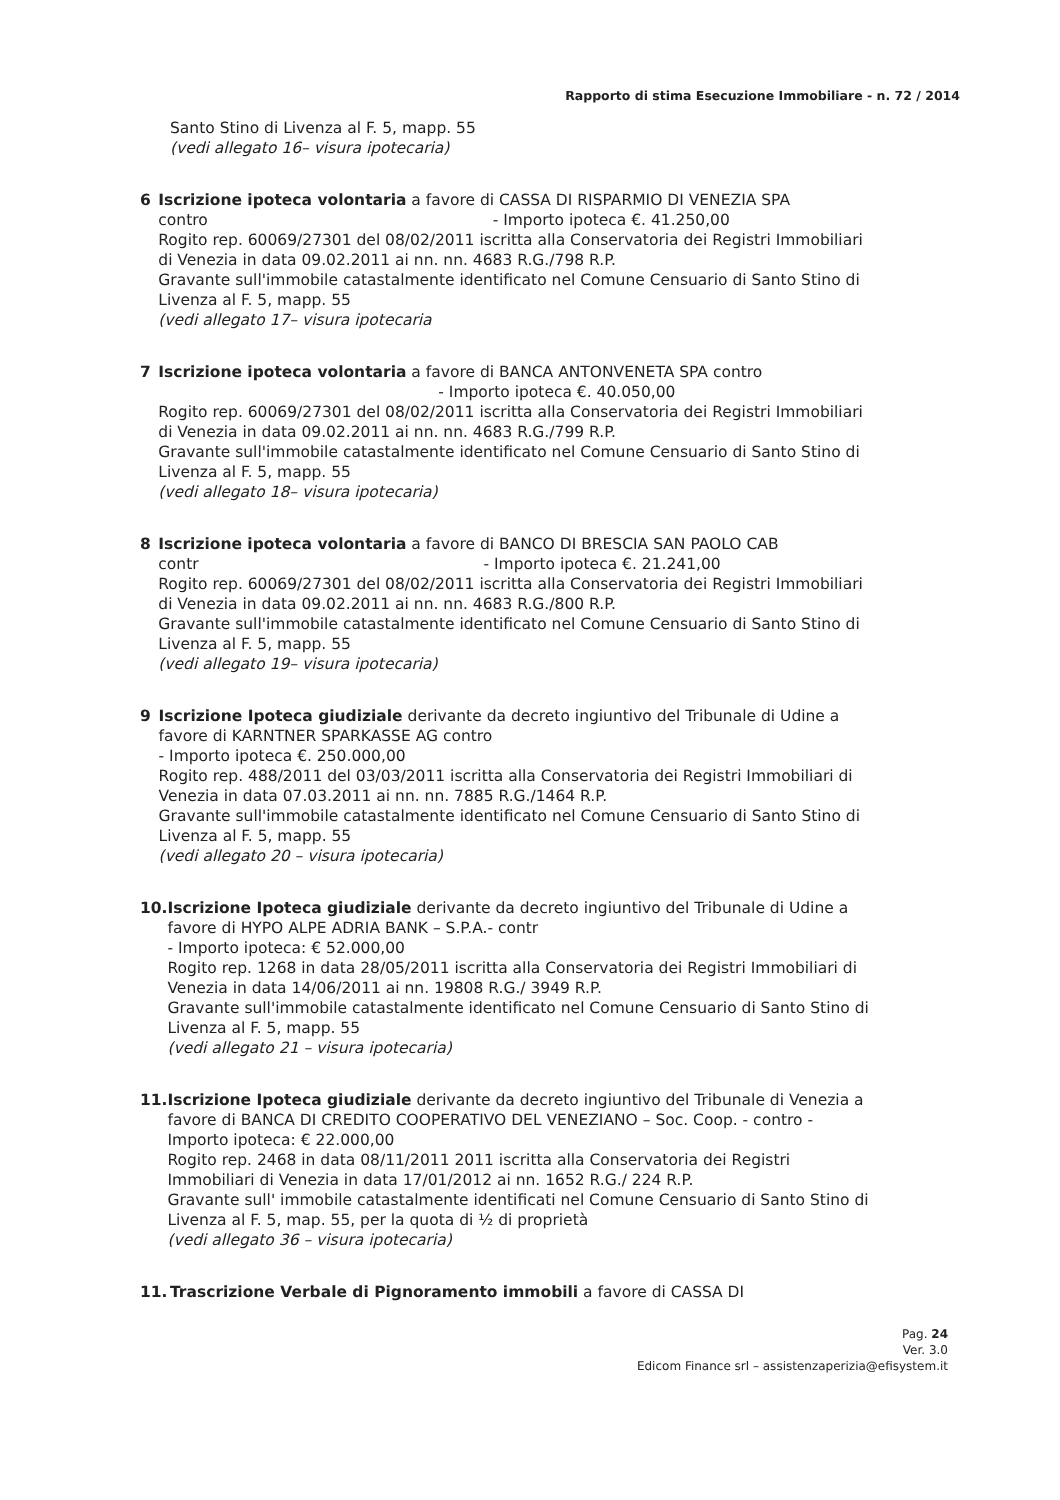Rapporto di stima Esecuzione Immobiliare - n. 72 / 2014
Santo Stino di Livenza al F. 5, mapp. 55
(vedi allegato 16– visura ipotecaria)
6 Iscrizione ipoteca volontaria a favore di CASSA DI RISPARMIO DI VENEZIA SPA
contro - Importo ipoteca €. 41.250,00
Rogito rep. 60069/27301 del 08/02/2011 iscritta alla Conservatoria dei Registri Immobiliari di Venezia in data 09.02.2011 ai nn. nn. 4683 R.G./798 R.P.
Gravante sull'immobile catastalmente identificato nel Comune Censuario di Santo Stino di Livenza al F. 5, mapp. 55
(vedi allegato 17– visura ipotecaria
7 Iscrizione ipoteca volontaria a favore di BANCA ANTONVENETA SPA contro
- Importo ipoteca €. 40.050,00
Rogito rep. 60069/27301 del 08/02/2011 iscritta alla Conservatoria dei Registri Immobiliari di Venezia in data 09.02.2011 ai nn. nn. 4683 R.G./799 R.P.
Gravante sull'immobile catastalmente identificato nel Comune Censuario di Santo Stino di Livenza al F. 5, mapp. 55
(vedi allegato 18– visura ipotecaria)
8 Iscrizione ipoteca volontaria a favore di BANCO DI BRESCIA SAN PAOLO CAB
contr - Importo ipoteca €. 21.241,00
Rogito rep. 60069/27301 del 08/02/2011 iscritta alla Conservatoria dei Registri Immobiliari di Venezia in data 09.02.2011 ai nn. nn. 4683 R.G./800 R.P.
Gravante sull'immobile catastalmente identificato nel Comune Censuario di Santo Stino di Livenza al F. 5, mapp. 55
(vedi allegato 19– visura ipotecaria)
9 Iscrizione Ipoteca giudiziale derivante da decreto ingiuntivo del Tribunale di Udine a favore di KARNTNER SPARKASSE AG contro
- Importo ipoteca €. 250.000,00
Rogito rep. 488/2011 del 03/03/2011 iscritta alla Conservatoria dei Registri Immobiliari di Venezia in data 07.03.2011 ai nn. nn. 7885 R.G./1464 R.P.
Gravante sull'immobile catastalmente identificato nel Comune Censuario di Santo Stino di Livenza al F. 5, mapp. 55
(vedi allegato 20 – visura ipotecaria)
10. Iscrizione Ipoteca giudiziale derivante da decreto ingiuntivo del Tribunale di Udine a favore di HYPO ALPE ADRIA BANK – S.P.A.- contr
- Importo ipoteca: € 52.000,00
Rogito rep. 1268 in data 28/05/2011 iscritta alla Conservatoria dei Registri Immobiliari di Venezia in data 14/06/2011 ai nn. 19808 R.G./ 3949 R.P.
Gravante sull'immobile catastalmente identificato nel Comune Censuario di Santo Stino di Livenza al F. 5, mapp. 55
(vedi allegato 21 – visura ipotecaria)
11. Iscrizione Ipoteca giudiziale derivante da decreto ingiuntivo del Tribunale di Venezia a favore di BANCA DI CREDITO COOPERATIVO DEL VENEZIANO – Soc. Coop. - contro - Importo ipoteca: € 22.000,00
Rogito rep. 2468 in data 08/11/2011 2011 iscritta alla Conservatoria dei Registri Immobiliari di Venezia in data 17/01/2012 ai nn. 1652 R.G./ 224 R.P.
Gravante sull' immobile catastalmente identificati nel Comune Censuario di Santo Stino di Livenza al F. 5, map. 55, per la quota di ½ di proprietà
(vedi allegato 36 – visura ipotecaria)
11. Trascrizione Verbale di Pignoramento immobili a favore di CASSA DI
Pag. 24
Ver. 3.0
Edicom Finance srl – assistenzaperizia@efisystem.it